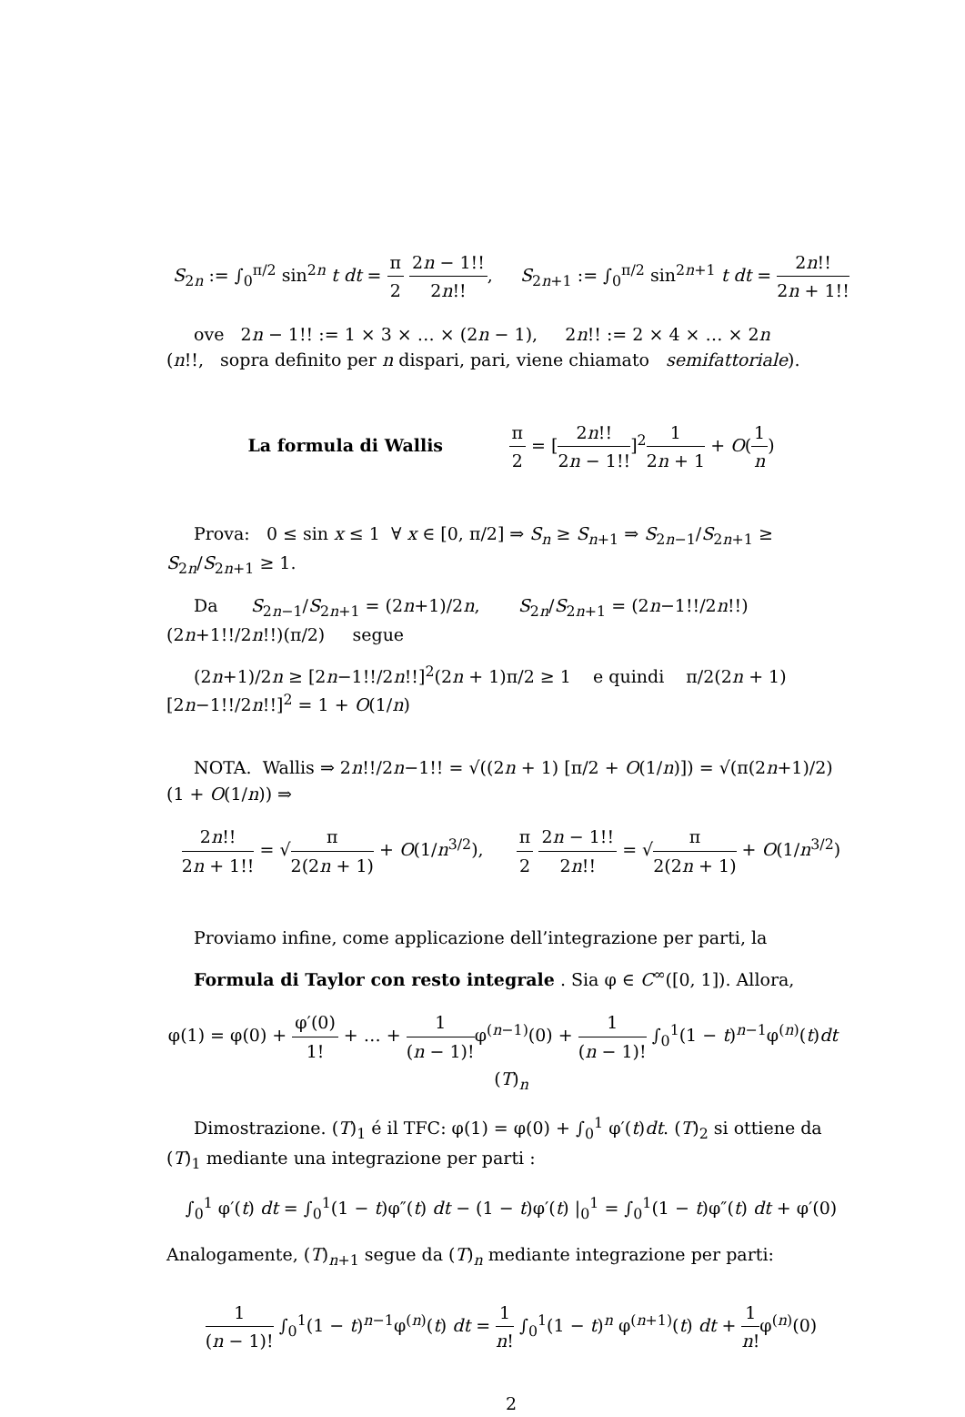S<sub>2n</sub> := ∫<sub>0</sub><sup>π/2</sup> sin<sup>2n</sup> t dt = π 2 2n − 1!! 2n!!, S<sub>2n+1</sub> := ∫<sub>0</sub><sup>π/2</sup> sin<sup>2n+1</sup> t dt = 2n!! 2n + 1!!
ove 2n − 1!! := 1 × 3 × … × (2n − 1), 2n!! := 2 × 4 × … × 2n
(n!!, sopra definito per n dispari, pari, viene chiamato semifattoriale).
La formula di Wallis π 2 = [2n!! 2n − 1!!]<sup>2</sup>1 2n + 1 + O(1 n)
Prova: 0 ≤ sin x ≤ 1 ∀ x ∈ [0, π/2] ⇒ S<sub>n</sub> ≥ S<sub>n+1</sub> ⇒ S<sub>2n−1</sub>/S<sub>2n+1</sub> ≥ S<sub>2n</sub>/S<sub>2n+1</sub> ≥ 1.
Da S<sub>2n−1</sub>/S<sub>2n+1</sub> = (2n+1)/2n, S<sub>2n</sub>/S<sub>2n+1</sub> = (2n−1!!/2n!!)(2n+1!!/2n!!)(π/2) segue
(2n+1)/2n ≥ [2n−1!!/2n!!]<sup>2</sup>(2n + 1)π/2 ≥ 1 e quindi π/2(2n + 1)[2n−1!!/2n!!]<sup>2</sup> = 1 + O(1/n)
NOTA. Wallis ⇒ 2n!!/2n−1!! = √((2n + 1) [π/2 + O(1/n)]) = √(π(2n+1)/2) (1 + O(1/n)) ⇒
2n!! 2n + 1!! = √π 2(2n + 1) + O(1/n<sup>3/2</sup>), π 2 2n − 1!! 2n!! = √π 2(2n + 1) + O(1/n<sup>3/2</sup>)
Proviamo infine, come applicazione dell’integrazione per parti, la
Formula di Taylor con resto integrale . Sia φ ∈ C<sup>∞</sup>([0, 1]). Allora,
φ(1) = φ(0) + φ′(0) 1! + … + 1 (n − 1)!φ<sup>(n−1)</sup>(0) + 1 (n − 1)! ∫<sub>0</sub><sup>1</sup>(1 − t)<sup>n−1</sup>φ<sup>(n)</sup>(t)dt (T)<sub>n</sub>
Dimostrazione. (T)<sub>1</sub> é il TFC: φ(1) = φ(0) + ∫<sub>0</sub><sup>1</sup> φ′(t)dt. (T)<sub>2</sub> si ottiene da (T)<sub>1</sub> mediante una integrazione per parti :
∫<sub>0</sub><sup>1</sup> φ′(t) dt = ∫<sub>0</sub><sup>1</sup>(1 − t)φ″(t) dt − (1 − t)φ′(t) |<sub>0</sub><sup>1</sup> = ∫<sub>0</sub><sup>1</sup>(1 − t)φ″(t) dt + φ′(0)
Analogamente, (T)<sub>n+1</sub> segue da (T)<sub>n</sub> mediante integrazione per parti:
1 (n − 1)! ∫<sub>0</sub><sup>1</sup>(1 − t)<sup>n−1</sup>φ<sup>(n)</sup>(t) dt = 1 n! ∫<sub>0</sub><sup>1</sup>(1 − t)<sup>n</sup> φ<sup>(n+1)</sup>(t) dt + 1 n!φ<sup>(n)</sup>(0)
2